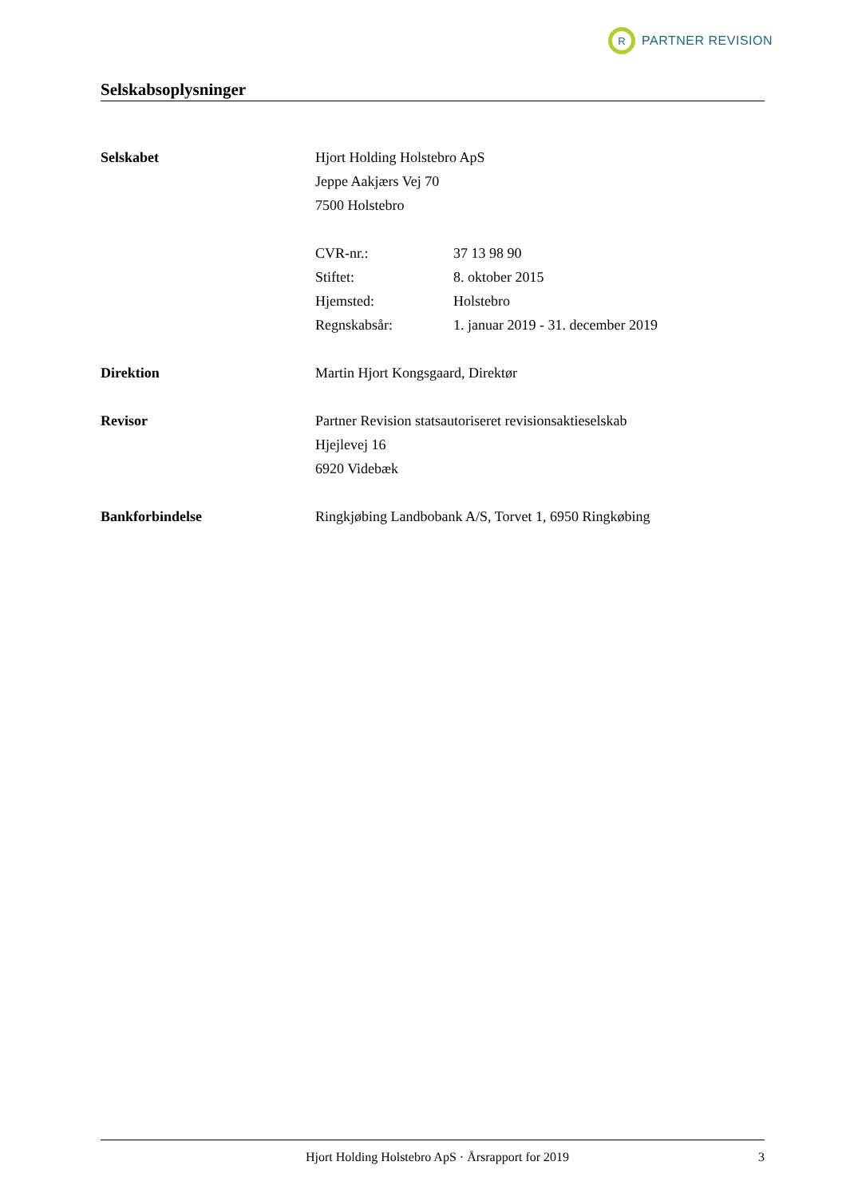R
PARTNER REVISION
Selskabsoplysninger
Selskabet Hjort Holding Holstebro ApS
Jeppe Aakjærs Vej 70
7500 Holstebro
| CVR-nr.: | 37 13 98 90 |
| Stiftet: | 8. oktober 2015 |
| Hjemsted: | Holstebro |
| Regnskabsår: | 1. januar 2019 - 31. december 2019 |
Direktion Martin Hjort Kongsgaard, Direktør
Revisor Partner Revision statsautoriseret revisionsaktieselskab
Hjejlevej 16
6920 Videbæk
Bankforbindelse Ringkjøbing Landbobank A/S, Torvet 1, 6950 Ringkøbing
Hjort Holding Holstebro ApS · Årsrapport for 2019
3